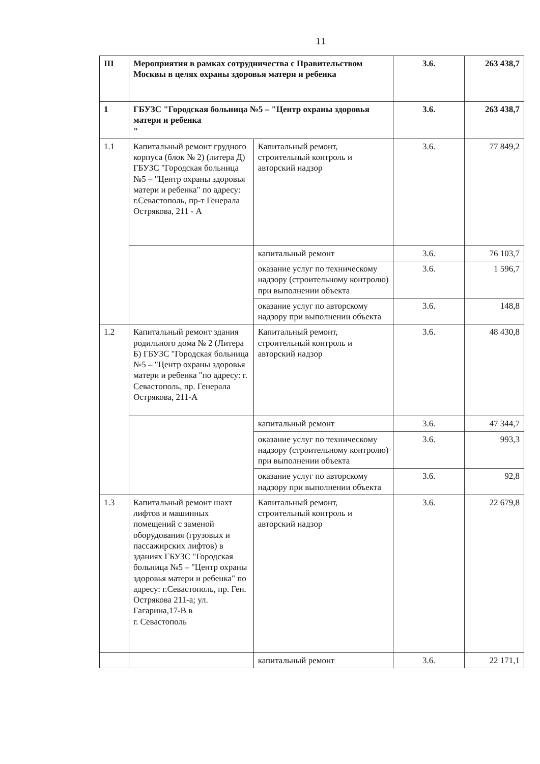11
| III | Мероприятия в рамках сотрудничества с Правительством Москвы в целях охраны здоровья матери и ребенка | | 3.6. | 263 438,7 |
| 1 | ГБУЗС "Городская больница №5 – "Центр охраны здоровья матери и ребенка " | | 3.6. | 263 438,7 |
| 1.1 | Капитальный ремонт грудного корпуса (блок № 2) (литера Д) ГБУЗС "Городская больница №5 – "Центр охраны здоровья матери и ребенка" по адресу: г.Севастополь, пр-т Генерала Острякова, 211 - А | Капитальный ремонт, строительный контроль и авторский надзор | 3.6. | 77 849,2 |
| | | капитальный ремонт | 3.6. | 76 103,7 |
| | | оказание услуг по техническому надзору (строительному контролю) при выполнении объекта | 3.6. | 1 596,7 |
| | | оказание услуг по авторскому надзору при выполнении объекта | 3.6. | 148,8 |
| 1.2 | Капитальный ремонт здания родильного дома № 2 (Литера Б) ГБУЗС "Городская больница №5 – "Центр охраны здоровья матери и ребенка "по адресу: г. Севастополь, пр. Генерала Острякова, 211-А | Капитальный ремонт, строительный контроль и авторский надзор | 3.6. | 48 430,8 |
| | | капитальный ремонт | 3.6. | 47 344,7 |
| | | оказание услуг по техническому надзору (строительному контролю) при выполнении объекта | 3.6. | 993,3 |
| | | оказание услуг по авторскому надзору при выполнении объекта | 3.6. | 92,8 |
| 1.3 | Капитальный ремонт шахт лифтов и машинных помещений с заменой оборудования (грузовых и пассажирских лифтов) в зданиях ГБУЗС "Городская больница №5 – "Центр охраны здоровья матери и ребенка" по адресу: г.Севастополь, пр. Ген. Острякова 211-а; ул. Гагарина,17-В в г. Севастополь | Капитальный ремонт, строительный контроль и авторский надзор | 3.6. | 22 679,8 |
| | | капитальный ремонт | 3.6. | 22 171,1 |